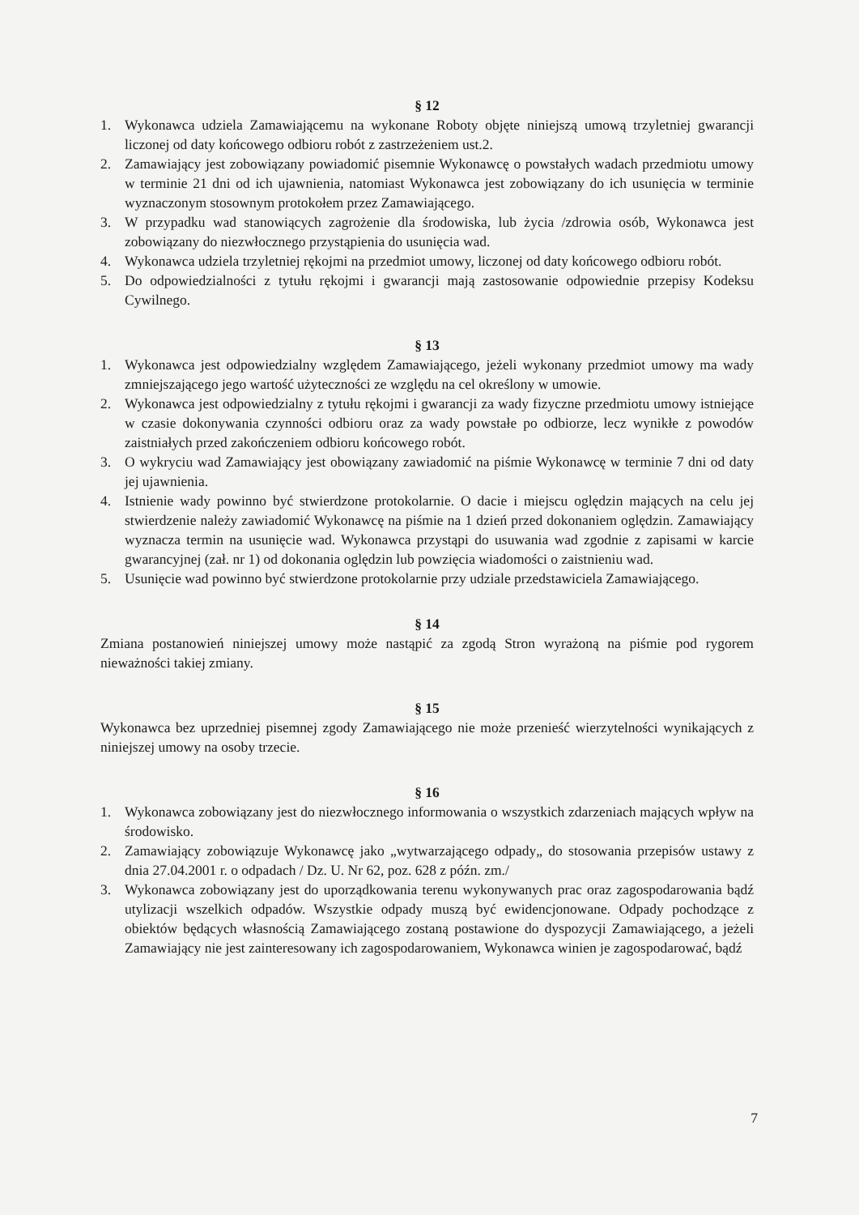§ 12
1. Wykonawca udziela Zamawiającemu na wykonane Roboty objęte niniejszą umową trzyletniej gwarancji liczonej od daty końcowego odbioru robót z zastrzeżeniem ust.2.
2. Zamawiający jest zobowiązany powiadomić pisemnie Wykonawcę o powstałych wadach przedmiotu umowy w terminie 21 dni od ich ujawnienia, natomiast Wykonawca jest zobowiązany do ich usunięcia w terminie wyznaczonym stosownym protokołem przez Zamawiającego.
3. W przypadku wad stanowiących zagrożenie dla środowiska, lub życia /zdrowia osób, Wykonawca jest zobowiązany do niezwłocznego przystąpienia do usunięcia wad.
4. Wykonawca udziela trzyletniej rękojmi na przedmiot umowy, liczonej od daty końcowego odbioru robót.
5. Do odpowiedzialności z tytułu rękojmi i gwarancji mają zastosowanie odpowiednie przepisy Kodeksu Cywilnego.
§ 13
1. Wykonawca jest odpowiedzialny względem Zamawiającego, jeżeli wykonany przedmiot umowy ma wady zmniejszającego jego wartość użyteczności ze względu na cel określony w umowie.
2. Wykonawca jest odpowiedzialny z tytułu rękojmi i gwarancji za wady fizyczne przedmiotu umowy istniejące w czasie dokonywania czynności odbioru oraz za wady powstałe po odbiorze, lecz wynikłe z powodów zaistniałych przed zakończeniem odbioru końcowego robót.
3. O wykryciu wad Zamawiający jest obowiązany zawiadomić na piśmie Wykonawcę w terminie 7 dni od daty jej ujawnienia.
4. Istnienie wady powinno być stwierdzone protokolarnie. O dacie i miejscu oględzin mających na celu jej stwierdzenie należy zawiadomić Wykonawcę na piśmie na 1 dzień przed dokonaniem oględzin. Zamawiający wyznacza termin na usunięcie wad. Wykonawca przystąpi do usuwania wad zgodnie z zapisami w karcie gwarancyjnej (zał. nr 1) od dokonania oględzin lub powzięcia wiadomości o zaistnieniu wad.
5. Usunięcie wad powinno być stwierdzone protokolarnie przy udziale przedstawiciela Zamawiającego.
§ 14
Zmiana postanowień niniejszej umowy może nastąpić za zgodą Stron wyrażoną na piśmie pod rygorem nieważności takiej zmiany.
§ 15
Wykonawca bez uprzedniej pisemnej zgody Zamawiającego nie może przenieść wierzytelności wynikających z niniejszej umowy na osoby trzecie.
§ 16
1. Wykonawca zobowiązany jest do niezwłocznego informowania o wszystkich zdarzeniach mających wpływ na środowisko.
2. Zamawiający zobowiązuje Wykonawcę jako „wytwarzającego odpady„ do stosowania przepisów ustawy z dnia 27.04.2001 r. o odpadach / Dz. U. Nr 62, poz. 628 z późn. zm./
3. Wykonawca zobowiązany jest do uporządkowania terenu wykonywanych prac oraz zagospodarowania bądź utylizacji wszelkich odpadów. Wszystkie odpady muszą być ewidencjonowane. Odpady pochodzące z obiektów będących własnością Zamawiającego zostaną postawione do dyspozycji Zamawiającego, a jeżeli Zamawiający nie jest zainteresowany ich zagospodarowaniem, Wykonawca winien je zagospodarować, bądź
7